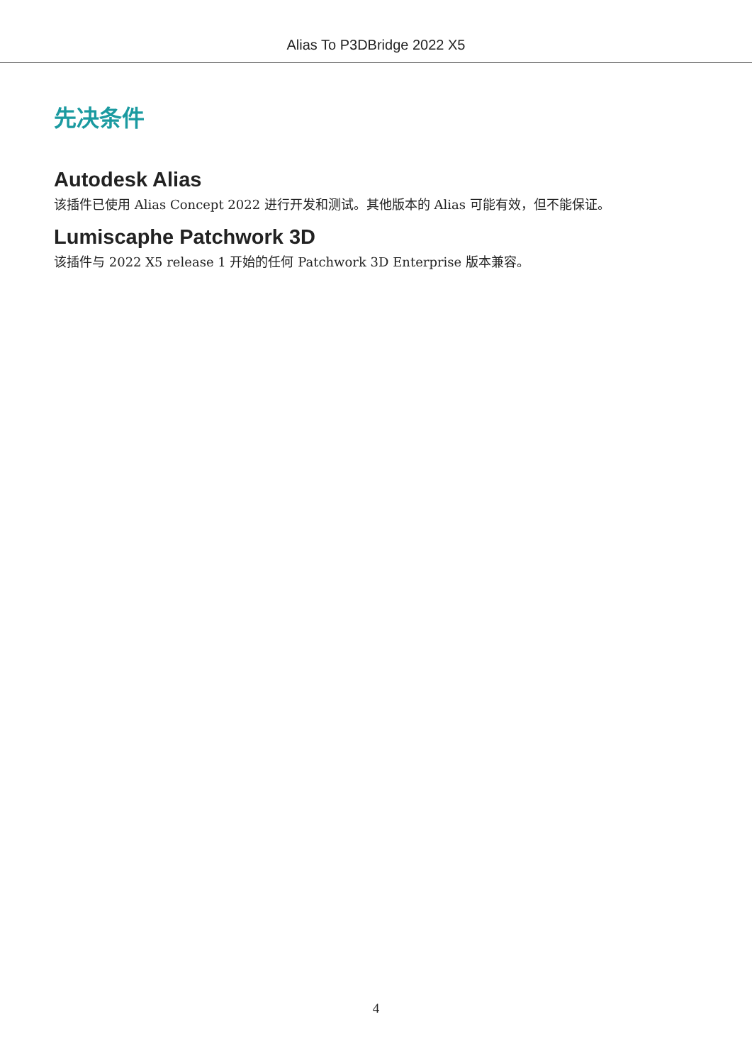Alias To P3DBridge 2022 X5
先决条件
Autodesk Alias
该插件已使用 Alias Concept 2022 进行开发和测试。其他版本的 Alias 可能有效，但不能保证。
Lumiscaphe Patchwork 3D
该插件与 2022 X5 release 1 开始的任何 Patchwork 3D Enterprise 版本兼容。
4